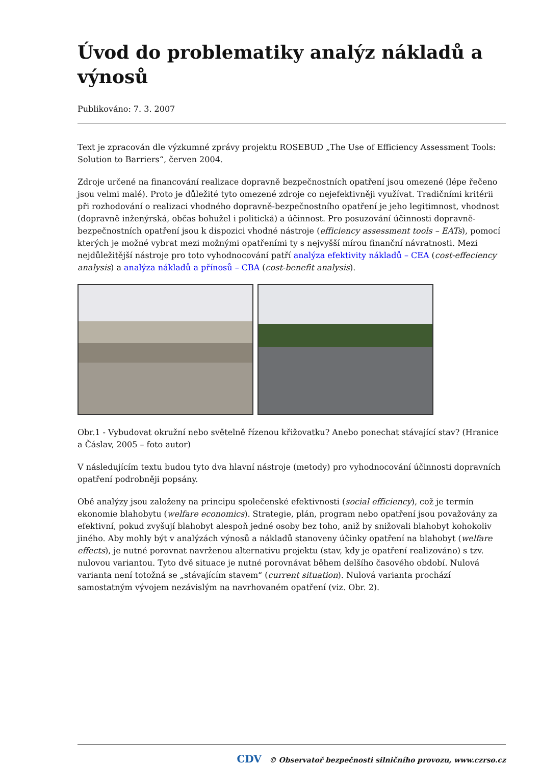Úvod do problematiky analýz nákladů a výnosů
Publikováno: 7. 3. 2007
Text je zpracován dle výzkumné zprávy projektu ROSEBUD „The Use of Efficiency Assessment Tools: Solution to Barriers“, červen 2004.
Zdroje určené na financování realizace dopravně bezpečnostních opatření jsou omezené (lépe řečeno jsou velmi malé). Proto je důležité tyto omezené zdroje co nejefektivněji využívat. Tradičními kritérii při rozhodování o realizaci vhodného dopravně-bezpečnostního opatření je jeho legitimnost, vhodnost (dopravně inženýrská, občas bohužel i politická) a účinnost. Pro posuzování účinnosti dopravně-bezpečnostních opatření jsou k dispozici vhodné nástroje (efficiency assessment tools – EATs), pomocí kterých je možné vybrat mezi možnými opatřeními ty s nejvyšší mírou finanční návratnosti. Mezi nejdůležitější nástroje pro toto vyhodnocování patří analýza efektivity nákladů – CEA (cost-effeciency analysis) a analýza nákladů a přínosů – CBA (cost-benefit analysis).
Obr.1 - Vybudovat okružní nebo světelně řízenou křižovatku? Anebo ponechat stávající stav? (Hranice a Čáslav, 2005 – foto autor)
V následujícím textu budou tyto dva hlavní nástroje (metody) pro vyhodnocování účinnosti dopravních opatření podrobněji popsány.
Obě analýzy jsou založeny na principu společenské efektivnosti (social efficiency), což je termín ekonomie blahobytu (welfare economics). Strategie, plán, program nebo opatření jsou považovány za efektivní, pokud zvyšují blahobyt alespoň jedné osoby bez toho, aniž by snižovali blahobyt kohokoliv jiného. Aby mohly být v analýzách výnosů a nákladů stanoveny účinky opatření na blahobyt (welfare effects), je nutné porovnat navrženou alternativu projektu (stav, kdy je opatření realizováno) s tzv. nulovou variantou. Tyto dvě situace je nutné porovnávat během delšího časového období. Nulová varianta není totožná se „stávajícím stavem“ (current situation). Nulová varianta prochází samostatným vývojem nezávislým na navrhovaném opatření (viz. Obr. 2).
CDV © Observatoř bezpečnosti silničního provozu, www.czrso.cz